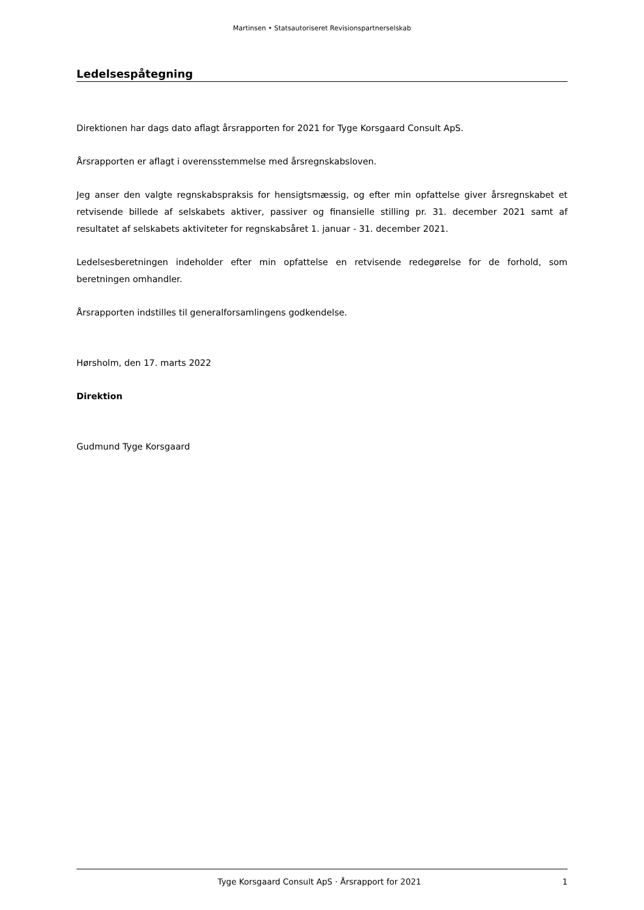Martinsen • Statsautoriseret Revisionspartnerselskab
Ledelsespåtegning
Direktionen har dags dato aflagt årsrapporten for 2021 for Tyge Korsgaard Consult ApS.
Årsrapporten er aflagt i overensstemmelse med årsregnskabsloven.
Jeg anser den valgte regnskabspraksis for hensigtsmæssig, og efter min opfattelse giver årsregnskabet et retvisende billede af selskabets aktiver, passiver og finansielle stilling pr. 31. december 2021 samt af resultatet af selskabets aktiviteter for regnskabsåret 1. januar - 31. december 2021.
Ledelsesberetningen indeholder efter min opfattelse en retvisende redegørelse for de forhold, som beretningen omhandler.
Årsrapporten indstilles til generalforsamlingens godkendelse.
Hørsholm, den 17. marts 2022
Direktion
Gudmund Tyge Korsgaard
Tyge Korsgaard Consult ApS · Årsrapport for 2021 1